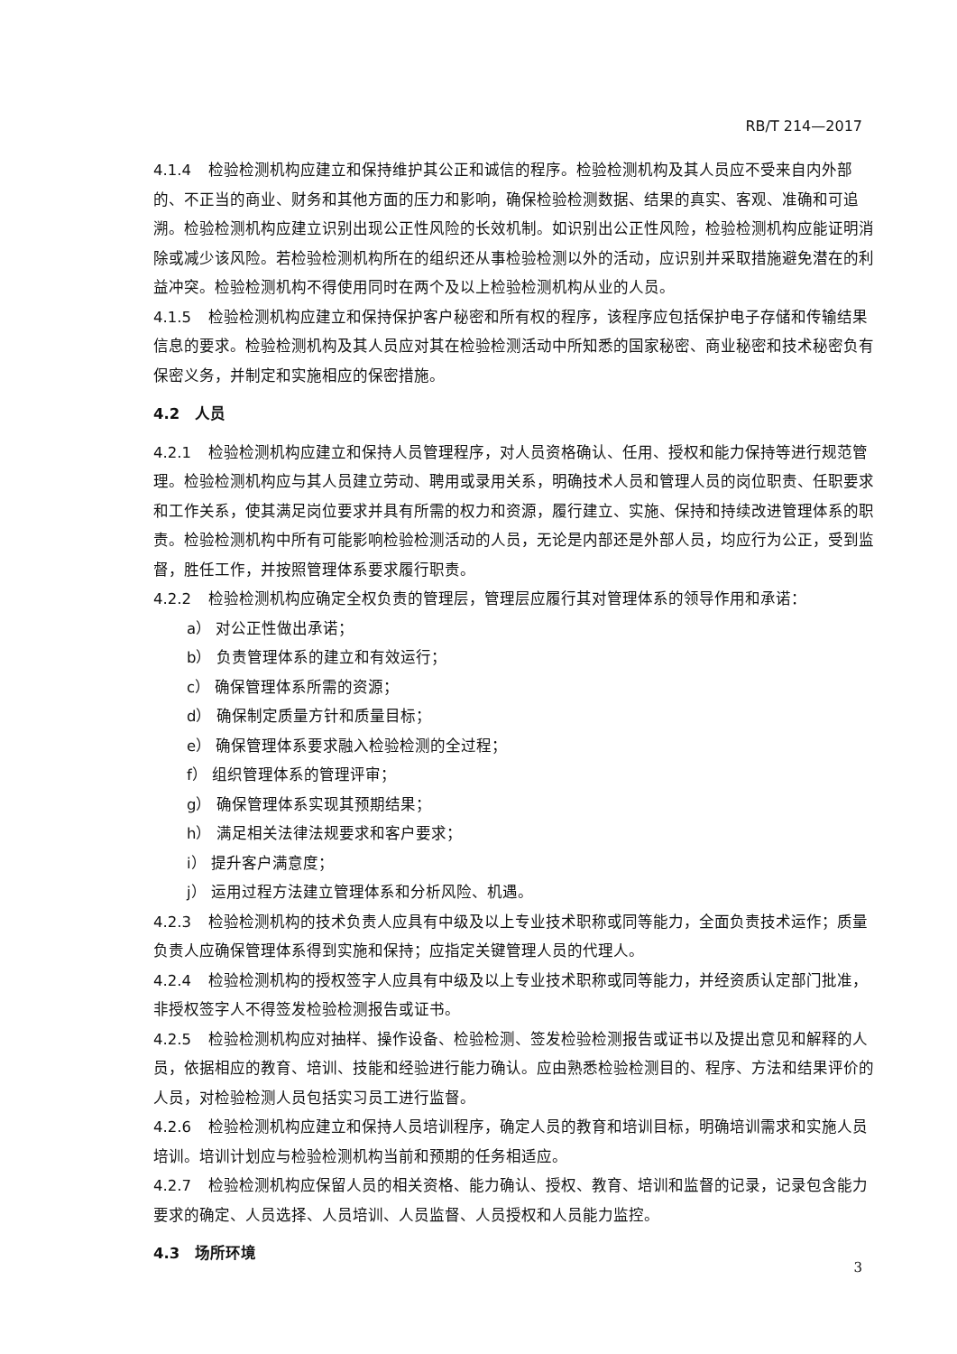RB/T 214—2017
4.1.4 检验检测机构应建立和保持维护其公正和诚信的程序。检验检测机构及其人员应不受来自内外部的、不正当的商业、财务和其他方面的压力和影响，确保检验检测数据、结果的真实、客观、准确和可追溯。检验检测机构应建立识别出现公正性风险的长效机制。如识别出公正性风险，检验检测机构应能证明消除或减少该风险。若检验检测机构所在的组织还从事检验检测以外的活动，应识别并采取措施避免潜在的利益冲突。检验检测机构不得使用同时在两个及以上检验检测机构从业的人员。
4.1.5 检验检测机构应建立和保持保护客户秘密和所有权的程序，该程序应包括保护电子存储和传输结果信息的要求。检验检测机构及其人员应对其在检验检测活动中所知悉的国家秘密、商业秘密和技术秘密负有保密义务，并制定和实施相应的保密措施。
4.2　人员
4.2.1 检验检测机构应建立和保持人员管理程序，对人员资格确认、任用、授权和能力保持等进行规范管理。检验检测机构应与其人员建立劳动、聘用或录用关系，明确技术人员和管理人员的岗位职责、任职要求和工作关系，使其满足岗位要求并具有所需的权力和资源，履行建立、实施、保持和持续改进管理体系的职责。检验检测机构中所有可能影响检验检测活动的人员，无论是内部还是外部人员，均应行为公正，受到监督，胜任工作，并按照管理体系要求履行职责。
4.2.2 检验检测机构应确定全权负责的管理层，管理层应履行其对管理体系的领导作用和承诺：
a） 对公正性做出承诺；
b） 负责管理体系的建立和有效运行；
c） 确保管理体系所需的资源；
d） 确保制定质量方针和质量目标；
e） 确保管理体系要求融入检验检测的全过程；
f） 组织管理体系的管理评审；
g） 确保管理体系实现其预期结果；
h） 满足相关法律法规要求和客户要求；
i） 提升客户满意度；
j） 运用过程方法建立管理体系和分析风险、机遇。
4.2.3 检验检测机构的技术负责人应具有中级及以上专业技术职称或同等能力，全面负责技术运作；质量负责人应确保管理体系得到实施和保持；应指定关键管理人员的代理人。
4.2.4 检验检测机构的授权签字人应具有中级及以上专业技术职称或同等能力，并经资质认定部门批准，非授权签字人不得签发检验检测报告或证书。
4.2.5 检验检测机构应对抽样、操作设备、检验检测、签发检验检测报告或证书以及提出意见和解释的人员，依据相应的教育、培训、技能和经验进行能力确认。应由熟悉检验检测目的、程序、方法和结果评价的人员，对检验检测人员包括实习员工进行监督。
4.2.6 检验检测机构应建立和保持人员培训程序，确定人员的教育和培训目标，明确培训需求和实施人员培训。培训计划应与检验检测机构当前和预期的任务相适应。
4.2.7 检验检测机构应保留人员的相关资格、能力确认、授权、教育、培训和监督的记录，记录包含能力要求的确定、人员选择、人员培训、人员监督、人员授权和人员能力监控。
4.3　场所环境
3